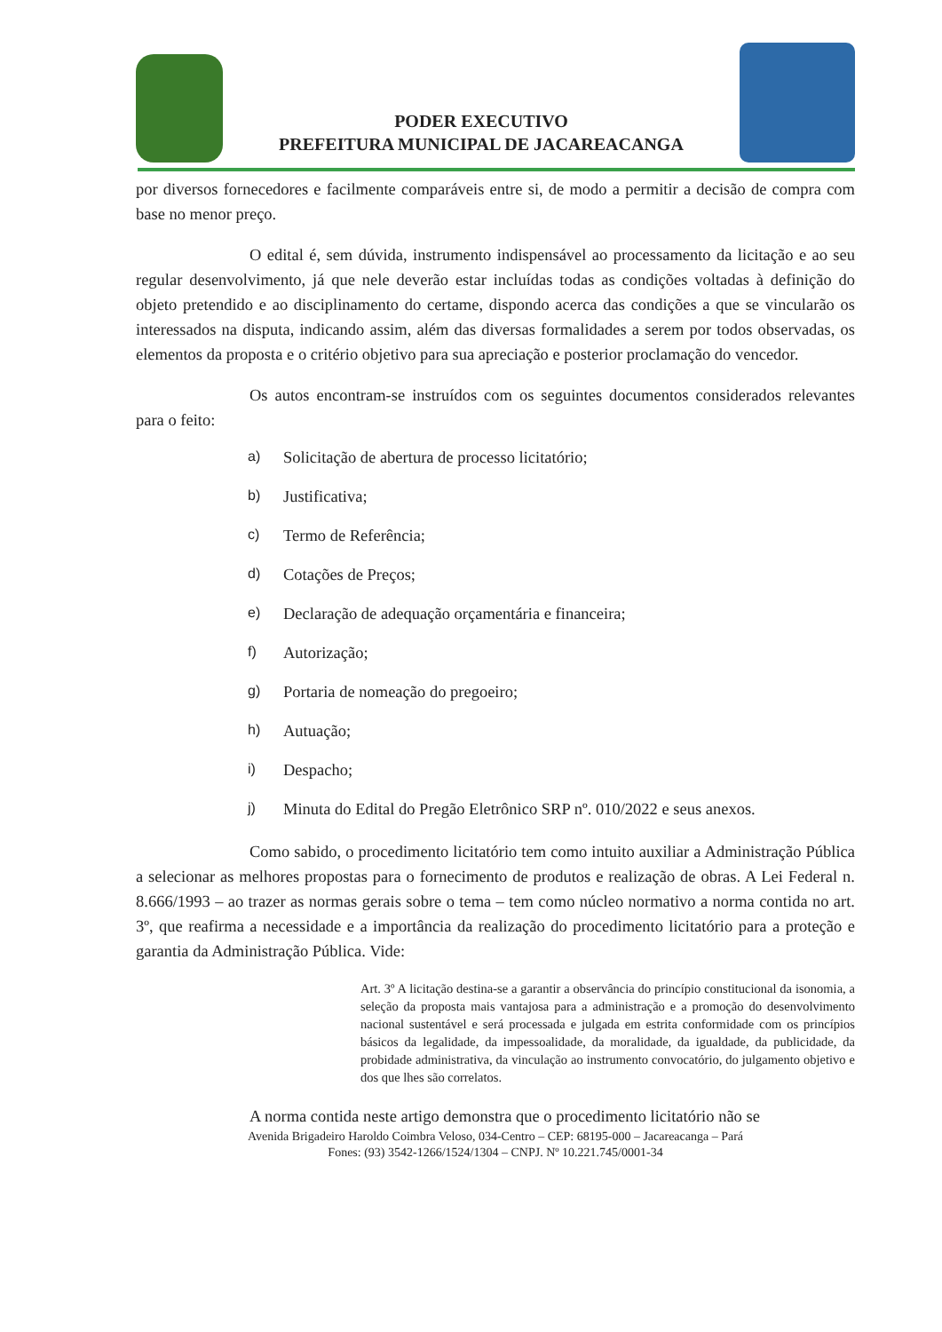PODER EXECUTIVO
PREFEITURA MUNICIPAL DE JACAREACANGA
por diversos fornecedores e facilmente comparáveis entre si, de modo a permitir a decisão de compra com base no menor preço.
O edital é, sem dúvida, instrumento indispensável ao processamento da licitação e ao seu regular desenvolvimento, já que nele deverão estar incluídas todas as condições voltadas à definição do objeto pretendido e ao disciplinamento do certame, dispondo acerca das condições a que se vincularão os interessados na disputa, indicando assim, além das diversas formalidades a serem por todos observadas, os elementos da proposta e o critério objetivo para sua apreciação e posterior proclamação do vencedor.
Os autos encontram-se instruídos com os seguintes documentos considerados relevantes para o feito:
a) Solicitação de abertura de processo licitatório;
b) Justificativa;
c) Termo de Referência;
d) Cotações de Preços;
e) Declaração de adequação orçamentária e financeira;
f) Autorização;
g) Portaria de nomeação do pregoeiro;
h) Autuação;
i) Despacho;
j) Minuta do Edital do Pregão Eletrônico SRP nº. 010/2022 e seus anexos.
Como sabido, o procedimento licitatório tem como intuito auxiliar a Administração Pública a selecionar as melhores propostas para o fornecimento de produtos e realização de obras. A Lei Federal n. 8.666/1993 – ao trazer as normas gerais sobre o tema – tem como núcleo normativo a norma contida no art. 3º, que reafirma a necessidade e a importância da realização do procedimento licitatório para a proteção e garantia da Administração Pública. Vide:
Art. 3º A licitação destina-se a garantir a observância do princípio constitucional da isonomia, a seleção da proposta mais vantajosa para a administração e a promoção do desenvolvimento nacional sustentável e será processada e julgada em estrita conformidade com os princípios básicos da legalidade, da impessoalidade, da moralidade, da igualdade, da publicidade, da probidade administrativa, da vinculação ao instrumento convocatório, do julgamento objetivo e dos que lhes são correlatos.
A norma contida neste artigo demonstra que o procedimento licitatório não se
Avenida Brigadeiro Haroldo Coimbra Veloso, 034-Centro – CEP: 68195-000 – Jacareacanga – Pará
Fones: (93) 3542-1266/1524/1304 – CNPJ. Nº 10.221.745/0001-34